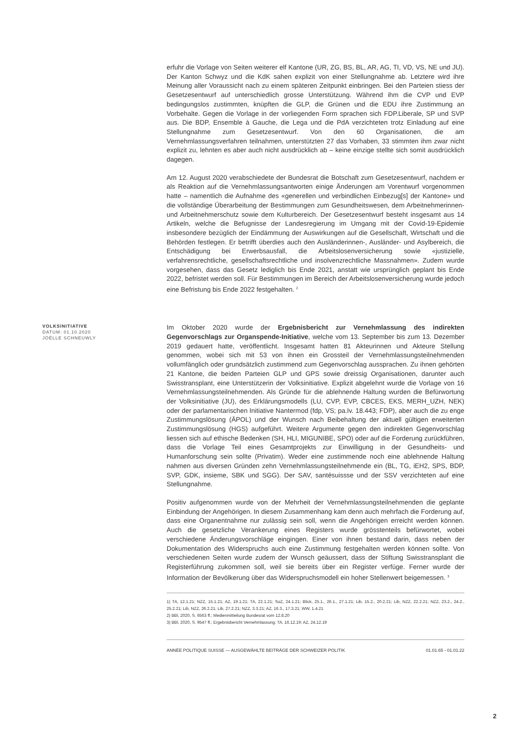erfuhr die Vorlage von Seiten weiterer elf Kantone (UR, ZG, BS, BL, AR, AG, TI, VD, VS, NE und JU). Der Kanton Schwyz und die KdK sahen explizit von einer Stellungnahme ab. Letztere wird ihre Meinung aller Voraussicht nach zu einem späteren Zeitpunkt einbringen. Bei den Parteien stiess der Gesetzesentwurf auf unterschiedlich grosse Unterstützung. Während ihm die CVP und EVP bedingungslos zustimmten, knüpften die GLP, die Grünen und die EDU ihre Zustimmung an Vorbehalte. Gegen die Vorlage in der vorliegenden Form sprachen sich FDP.Liberale, SP und SVP aus. Die BDP, Ensemble à Gauche, die Lega und die PdA verzichteten trotz Einladung auf eine Stellungnahme zum Gesetzesentwurf. Von den 60 Organisationen, die am Vernehmlassungsverfahren teilnahmen, unterstützten 27 das Vorhaben, 33 stimmten ihm zwar nicht explizit zu, lehnten es aber auch nicht ausdrücklich ab – keine einzige stellte sich somit ausdrücklich dagegen.
Am 12. August 2020 verabschiedete der Bundesrat die Botschaft zum Gesetzesentwurf, nachdem er als Reaktion auf die Vernehmlassungsantworten einige Änderungen am Vorentwurf vorgenommen hatte – namentlich die Aufnahme des «generellen und verbindlichen Einbezug[s] der Kantone» und die vollständige Überarbeitung der Bestimmungen zum Gesundheitswesen, dem Arbeitnehmerinnen- und Arbeitnehmerschutz sowie dem Kulturbereich. Der Gesetzesentwurf besteht insgesamt aus 14 Artikeln, welche die Befugnisse der Landesregierung im Umgang mit der Covid-19-Epidemie insbesondere bezüglich der Eindämmung der Auswirkungen auf die Gesellschaft, Wirtschaft und die Behörden festlegen. Er betrifft überdies auch den Ausländerinnen-, Ausländer- und Asylbereich, die Entschädigung bei Erwerbsausfall, die Arbeitslosenversicherung sowie «justizielle, verfahrensrechtliche, gesellschaftsrechtliche und insolvenzrechtliche Massnahmen». Zudem wurde vorgesehen, dass das Gesetz lediglich bis Ende 2021, anstatt wie ursprünglich geplant bis Ende 2022, befristet werden soll. Für Bestimmungen im Bereich der Arbeitslosenversicherung wurde jedoch eine Befristung bis Ende 2022 festgehalten. <sup>2</sup>
VOLKSINITIATIVE
DATUM: 01.10.2020
JOËLLE SCHNEUWLY
Im Oktober 2020 wurde der Ergebnisbericht zur Vernehmlassung des indirekten Gegenvorschlags zur Organspende-Initiative, welche vom 13. September bis zum 13. Dezember 2019 gedauert hatte, veröffentlicht. Insgesamt hatten 81 Akteurinnen und Akteure Stellung genommen, wobei sich mit 53 von ihnen ein Grossteil der Vernehmlassungsteilnehmenden vollumfänglich oder grundsätzlich zustimmend zum Gegenvorschlag aussprachen. Zu ihnen gehörten 21 Kantone, die beiden Parteien GLP und GPS sowie dreissig Organisationen, darunter auch Swisstransplant, eine Unterstützerin der Volksinitiative. Explizit abgelehnt wurde die Vorlage von 16 Vernehmlassungsteilnehmenden. Als Gründe für die ablehnende Haltung wurden die Befürwortung der Volksinitiative (JU), des Erklärungsmodells (LU, CVP, EVP, CBCES, EKS, MERH_UZH, NEK) oder der parlamentarischen Initiative Nantermod (fdp, VS; pa.Iv. 18.443; FDP), aber auch die zu enge Zustimmungslösung (ÄPOL) und der Wunsch nach Beibehaltung der aktuell gültigen erweiterten Zustimmungslösung (HGS) aufgeführt. Weitere Argumente gegen den indirekten Gegenvorschlag liessen sich auf ethische Bedenken (SH, HLI, MIGUNIBE, SPO) oder auf die Forderung zurückführen, dass die Vorlage Teil eines Gesamtprojekts zur Einwilligung in der Gesundheits- und Humanforschung sein sollte (Privatim). Weder eine zustimmende noch eine ablehnende Haltung nahmen aus diversen Gründen zehn Vernehmlassungsteilnehmende ein (BL, TG, iEH2, SPS, BDP, SVP, GDK, insieme, SBK und SGG). Der SAV, santésuissse und der SSV verzichteten auf eine Stellungnahme.
Positiv aufgenommen wurde von der Mehrheit der Vernehmlassungsteilnehmenden die geplante Einbindung der Angehörigen. In diesem Zusammenhang kam denn auch mehrfach die Forderung auf, dass eine Organentnahme nur zulässig sein soll, wenn die Angehörigen erreicht werden können. Auch die gesetzliche Verankerung eines Registers wurde grösstenteils befürwortet, wobei verschiedene Änderungsvorschläge eingingen. Einer von ihnen bestand darin, dass neben der Dokumentation des Widerspruchs auch eine Zustimmung festgehalten werden können sollte. Von verschiedenen Seiten wurde zudem der Wunsch geäussert, dass der Stiftung Swisstransplant die Registerführung zukommen soll, weil sie bereits über ein Register verfüge. Ferner wurde der Information der Bevölkerung über das Widerspruchsmodell ein hoher Stellenwert beigemessen. <sup>3</sup>
1) TA, 12.1.21; NZZ, 15.1.21; AZ, 19.1.21; TA, 22.1.21; SoZ, 24.1.21; Blick, 25.1., 26.1., 27.1.21; Lib, 15.2., 20.2.21; Lib, NZZ, 22.2.21; NZZ, 23.2., 24.2., 25.2.21; Lib, NZZ, 26.2.21; Lib, 27.2.21; NZZ, 3.3.21; AZ, 16.3., 17.3.21; WW, 1.4.21
2) BBl, 2020, S. 6563 ff.; Medienmitteilung Bundesrat vom 12.8.20
3) BBl, 2020, S. 9547 ff.; Ergebnisbericht Vernehmlassung; TA, 16.12.19; AZ, 24.12.19
ANNÉE POLITIQUE SUISSE — AUSGEWÄHLTE BEITRÄGE DER SCHWEIZER POLITIK 01.01.65 - 01.01.22
2